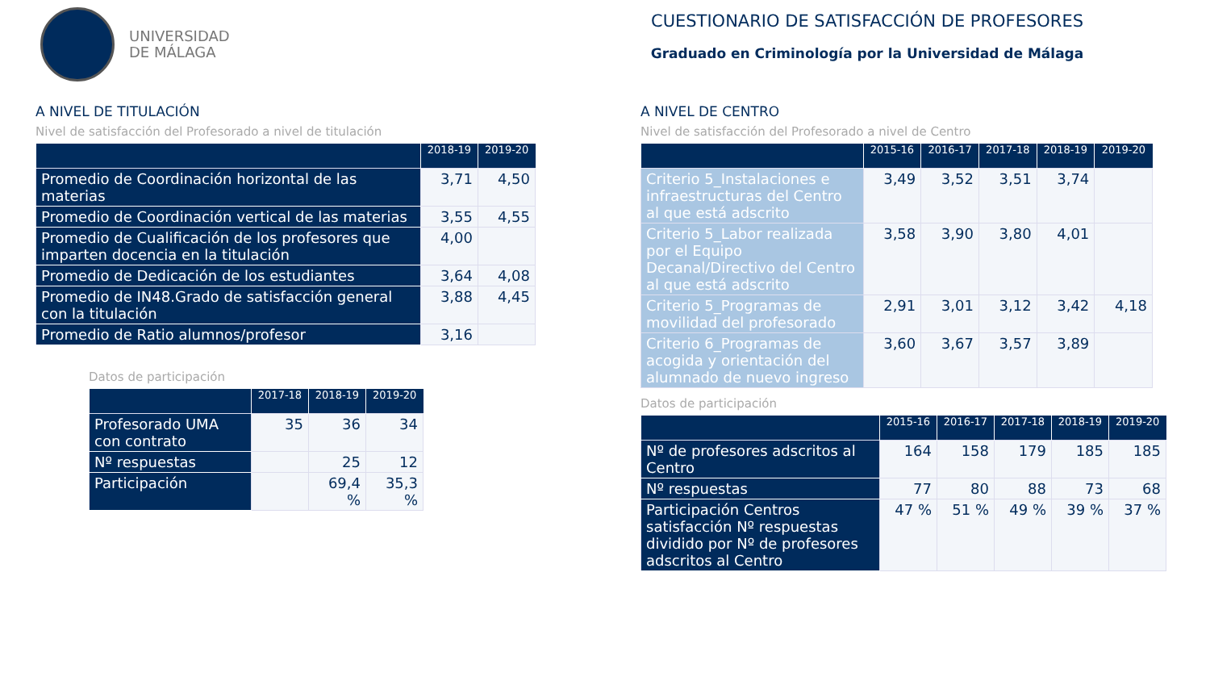UNIVERSIDAD
DE MÁLAGA
CUESTIONARIO DE SATISFACCIÓN DE PROFESORES
Graduado en Criminología por la Universidad de Málaga
A NIVEL DE TITULACIÓN
Nivel de satisfacción del Profesorado a nivel de titulación
| | 2018-19 | 2019-20 |
| --- | --- | --- |
| Promedio de Coordinación horizontal de las materias | 3,71 | 4,50 |
| Promedio de Coordinación vertical de las materias | 3,55 | 4,55 |
| Promedio de Cualificación de los profesores que imparten docencia en la titulación | 4,00 | |
| Promedio de Dedicación de los estudiantes | 3,64 | 4,08 |
| Promedio de IN48.Grado de satisfacción general con la titulación | 3,88 | 4,45 |
| Promedio de Ratio alumnos/profesor | 3,16 | |
Datos de participación
| | 2017-18 | 2018-19 | 2019-20 |
| --- | --- | --- | --- |
| Profesorado UMA con contrato | 35 | 36 | 34 |
| Nº respuestas | | 25 | 12 |
| Participación | | 69,4 % | 35,3 % |
A NIVEL DE CENTRO
Nivel de satisfacción del Profesorado a nivel de Centro
| | 2015-16 | 2016-17 | 2017-18 | 2018-19 | 2019-20 |
| --- | --- | --- | --- | --- | --- |
| Criterio 5_Instalaciones e infraestructuras del Centro al que está adscrito | 3,49 | 3,52 | 3,51 | 3,74 | |
| Criterio 5_Labor realizada por el Equipo Decanal/Directivo del Centro al que está adscrito | 3,58 | 3,90 | 3,80 | 4,01 | |
| Criterio 5_Programas de movilidad del profesorado | 2,91 | 3,01 | 3,12 | 3,42 | 4,18 |
| Criterio 6_Programas de acogida y orientación del alumnado de nuevo ingreso | 3,60 | 3,67 | 3,57 | 3,89 | |
Datos de participación
| | 2015-16 | 2016-17 | 2017-18 | 2018-19 | 2019-20 |
| --- | --- | --- | --- | --- | --- |
| Nº de profesores adscritos al Centro | 164 | 158 | 179 | 185 | 185 |
| Nº respuestas | 77 | 80 | 88 | 73 | 68 |
| Participación Centros satisfacción Nº respuestas dividido por Nº de profesores adscritos al Centro | 47 % | 51 % | 49 % | 39 % | 37 % |